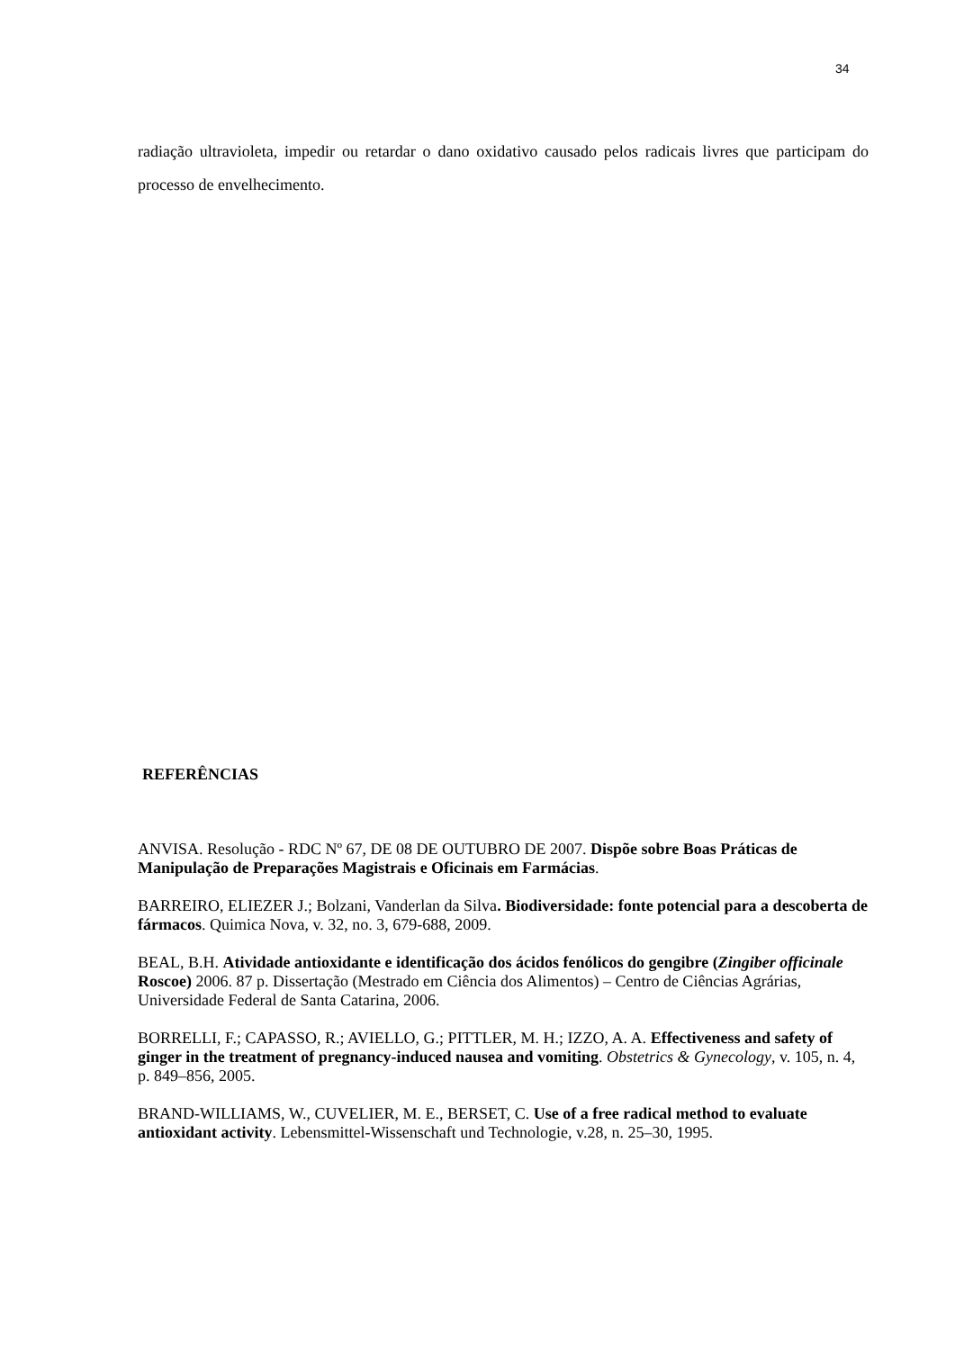34
radiação ultravioleta, impedir ou retardar o dano oxidativo causado pelos radicais livres que participam do processo de envelhecimento.
REFERÊNCIAS
ANVISA. Resolução - RDC Nº 67, DE 08 DE OUTUBRO DE 2007. Dispõe sobre Boas Práticas de Manipulação de Preparações Magistrais e Oficinais em Farmácias.
BARREIRO, ELIEZER J.; Bolzani, Vanderlan da Silva. Biodiversidade: fonte potencial para a descoberta de fármacos. Quimica Nova, v. 32, no. 3, 679-688, 2009.
BEAL, B.H. Atividade antioxidante e identificação dos ácidos fenólicos do gengibre (Zingiber officinale Roscoe) 2006. 87 p. Dissertação (Mestrado em Ciência dos Alimentos) – Centro de Ciências Agrárias, Universidade Federal de Santa Catarina, 2006.
BORRELLI, F.; CAPASSO, R.; AVIELLO, G.; PITTLER, M. H.; IZZO, A. A. Effectiveness and safety of ginger in the treatment of pregnancy-induced nausea and vomiting. Obstetrics & Gynecology, v. 105, n. 4, p. 849–856, 2005.
BRAND-WILLIAMS, W., CUVELIER, M. E., BERSET, C. Use of a free radical method to evaluate antioxidant activity. Lebensmittel-Wissenschaft und Technologie, v.28, n. 25–30, 1995.